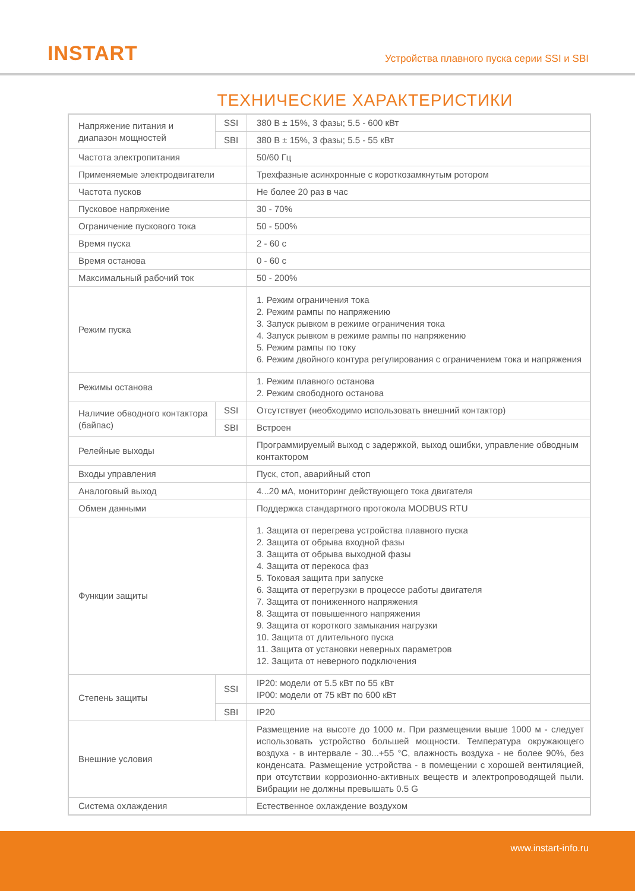INSTART
Устройства плавного пуска серии SSI и SBI
ТЕХНИЧЕСКИЕ ХАРАКТЕРИСТИКИ
| Напряжение питания и диапазон мощностей | SSI | 380 В ± 15%, 3 фазы; 5.5 - 600 кВт |
| | SBI | 380 В ± 15%, 3 фазы; 5.5 - 55 кВт |
| Частота электропитания | | 50/60 Гц |
| Применяемые электродвигатели | | Трехфазные асинхронные с короткозамкнутым ротором |
| Частота пусков | | Не более 20 раз в час |
| Пусковое напряжение | | 30 - 70% |
| Ограничение пускового тока | | 50 - 500% |
| Время пуска | | 2 - 60 с |
| Время останова | | 0 - 60 с |
| Максимальный рабочий ток | | 50 - 200% |
| Режим пуска | | 1. Режим ограничения тока 2. Режим рампы по напряжению 3. Запуск рывком в режиме ограничения тока 4. Запуск рывком в режиме рампы по напряжению 5. Режим рампы по току 6. Режим двойного контура регулирования с ограничением тока и напряжения |
| Режимы останова | | 1. Режим плавного останова 2. Режим свободного останова |
| Наличие обводного контактора (байпас) | SSI | Отсутствует (необходимо использовать внешний контактор) |
| | SBI | Встроен |
| Релейные выходы | | Программируемый выход с задержкой, выход ошибки, управление обводным контактором |
| Входы управления | | Пуск, стоп, аварийный стоп |
| Аналоговый выход | | 4...20 мА, мониторинг действующего тока двигателя |
| Обмен данными | | Поддержка стандартного протокола MODBUS RTU |
| Функции защиты | | 1. Защита от перегрева устройства плавного пуска 2. Защита от обрыва входной фазы 3. Защита от обрыва выходной фазы 4. Защита от перекоса фаз 5. Токовая защита при запуске 6. Защита от перегрузки в процессе работы двигателя 7. Защита от пониженного напряжения 8. Защита от повышенного напряжения 9. Защита от короткого замыкания нагрузки 10. Защита от длительного пуска 11. Защита от установки неверных параметров 12. Защита от неверного подключения |
| Степень защиты | SSI | IP20: модели от 5.5 кВт по 55 кВт IP00: модели от 75 кВт по 600 кВт |
| | SBI | IP20 |
| Внешние условия | | Размещение на высоте до 1000 м. При размещении выше 1000 м - следует использовать устройство большей мощности. Температура окружающего воздуха - в интервале - 30...+55 °С, влажность воздуха - не более 90%, без конденсата. Размещение устройства - в помещении с хорошей вентиляцией, при отсутствии коррозионно-активных веществ и электропроводящей пыли. Вибрации не должны превышать 0.5 G |
| Система охлаждения | | Естественное охлаждение воздухом |
www.instart-info.ru